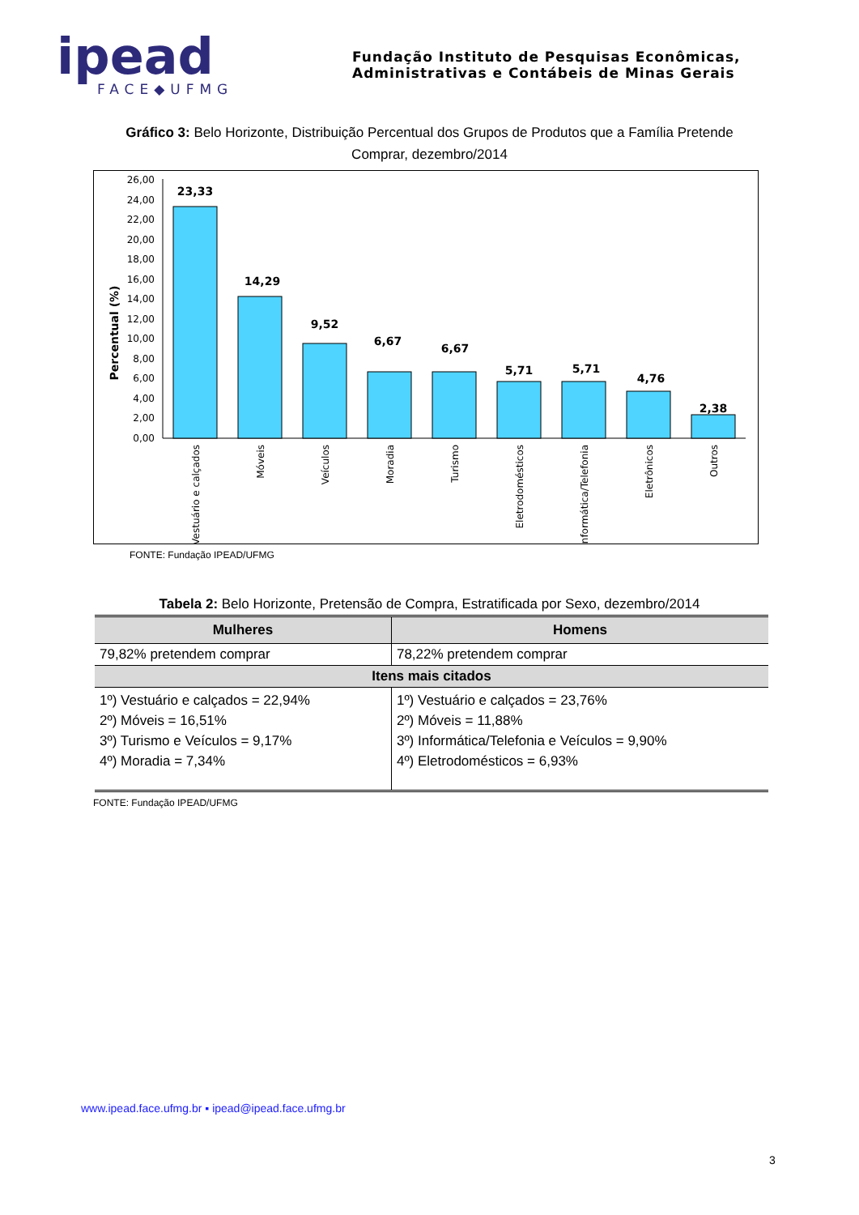ipead
FACE◆UFMG
Fundação Instituto de Pesquisas Econômicas,
Administrativas e Contábeis de Minas Gerais
Gráfico 3: Belo Horizonte, Distribuição Percentual dos Grupos de Produtos que a Família Pretende Comprar, dezembro/2014
Percentual (%)
0,00
2,00
4,00
6,00
8,00
10,00
12,00
14,00
16,00
18,00
20,00
22,00
24,00
26,00
23,33
14,29
9,52
6,67
6,67
5,71
5,71
4,76
2,38
Vestuário e calçados
Móveis
Veículos
Moradia
Turismo
Eletrodomésticos
Informática/Telefonia
Eletrônicos
Outros
FONTE: Fundação IPEAD/UFMG
Tabela 2: Belo Horizonte, Pretensão de Compra, Estratificada por Sexo, dezembro/2014
| Mulheres | Homens |
| --- | --- |
| 79,82% pretendem comprar | 78,22% pretendem comprar |
| Itens mais citados | |
| 1º) Vestuário e calçados = 22,94% 2º) Móveis = 16,51% 3º) Turismo e Veículos = 9,17% 4º) Moradia = 7,34% | 1º) Vestuário e calçados = 23,76% 2º) Móveis = 11,88% 3º) Informática/Telefonia e Veículos = 9,90% 4º) Eletrodomésticos = 6,93% |
FONTE: Fundação IPEAD/UFMG
www.ipead.face.ufmg.br ▪ ipead@ipead.face.ufmg.br
3